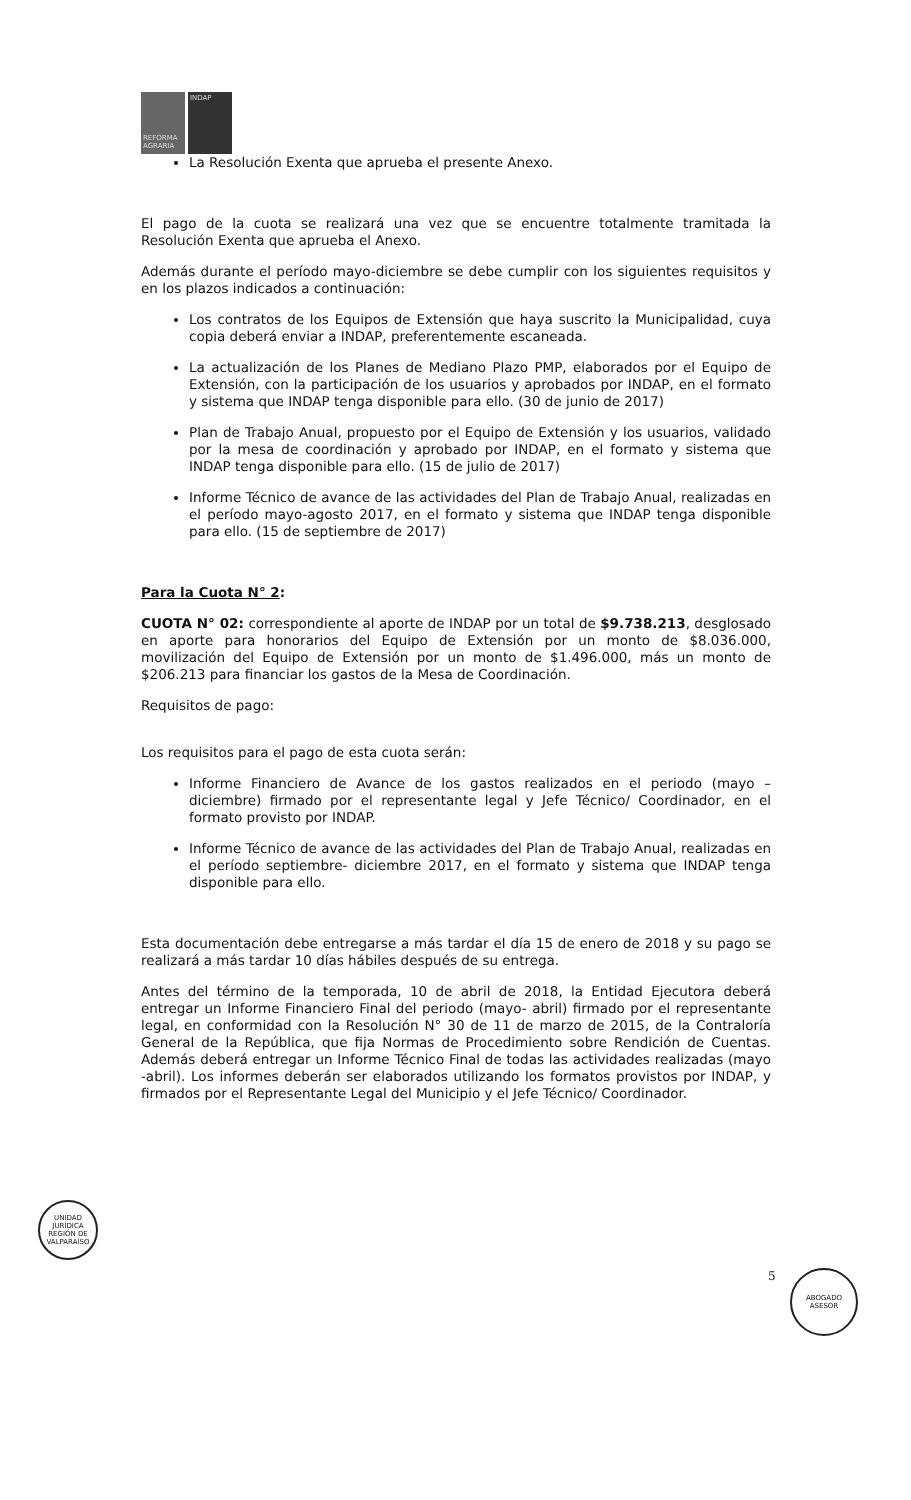REFORMA AGRARIA
INDAP
La Resolución Exenta que aprueba el presente Anexo.
El pago de la cuota se realizará una vez que se encuentre totalmente tramitada la Resolución Exenta que aprueba el Anexo.
Además durante el período mayo-diciembre se debe cumplir con los siguientes requisitos y en los plazos indicados a continuación:
Los contratos de los Equipos de Extensión que haya suscrito la Municipalidad, cuya copia deberá enviar a INDAP, preferentemente escaneada.
La actualización de los Planes de Mediano Plazo PMP, elaborados por el Equipo de Extensión, con la participación de los usuarios y aprobados por INDAP, en el formato y sistema que INDAP tenga disponible para ello. (30 de junio de 2017)
Plan de Trabajo Anual, propuesto por el Equipo de Extensión y los usuarios, validado por la mesa de coordinación y aprobado por INDAP, en el formato y sistema que INDAP tenga disponible para ello. (15 de julio de 2017)
Informe Técnico de avance de las actividades del Plan de Trabajo Anual, realizadas en el período mayo-agosto 2017, en el formato y sistema que INDAP tenga disponible para ello. (15 de septiembre de 2017)
Para la Cuota N° 2:
CUOTA N° 02: correspondiente al aporte de INDAP por un total de $9.738.213, desglosado en aporte para honorarios del Equipo de Extensión por un monto de $8.036.000, movilización del Equipo de Extensión por un monto de $1.496.000, más un monto de $206.213 para financiar los gastos de la Mesa de Coordinación.
Requisitos de pago:
Los requisitos para el pago de esta cuota serán:
Informe Financiero de Avance de los gastos realizados en el periodo (mayo – diciembre) firmado por el representante legal y Jefe Técnico/ Coordinador, en el formato provisto por INDAP.
Informe Técnico de avance de las actividades del Plan de Trabajo Anual, realizadas en el período septiembre- diciembre 2017, en el formato y sistema que INDAP tenga disponible para ello.
Esta documentación debe entregarse a más tardar el día 15 de enero de 2018 y su pago se realizará a más tardar 10 días hábiles después de su entrega.
Antes del término de la temporada, 10 de abril de 2018, la Entidad Ejecutora deberá entregar un Informe Financiero Final del periodo (mayo- abril) firmado por el representante legal, en conformidad con la Resolución N° 30 de 11 de marzo de 2015, de la Contraloría General de la República, que fija Normas de Procedimiento sobre Rendición de Cuentas. Además deberá entregar un Informe Técnico Final de todas las actividades realizadas (mayo -abril). Los informes deberán ser elaborados utilizando los formatos provistos por INDAP, y firmados por el Representante Legal del Municipio y el Jefe Técnico/ Coordinador.
UNIDAD
JURÍDICA
REGIÓN DE
VALPARAÍSO
5
ABOGADO
ASESOR